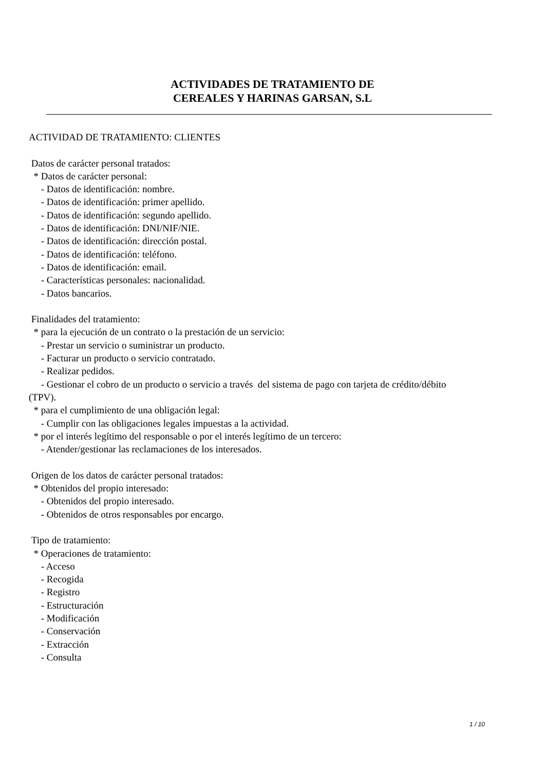ACTIVIDADES DE TRATAMIENTO DE
CEREALES Y HARINAS GARSAN, S.L
ACTIVIDAD DE TRATAMIENTO: CLIENTES Datos de carácter personal tratados: * Datos de carácter personal: - Datos de identificación: nombre. - Datos de identificación: primer apellido. - Datos de identificación: segundo apellido. - Datos de identificación: DNI/NIF/NIE. - Datos de identificación: dirección postal. - Datos de identificación: teléfono. - Datos de identificación: email. - Características personales: nacionalidad. - Datos bancarios. Finalidades del tratamiento: * para la ejecución de un contrato o la prestación de un servicio: - Prestar un servicio o suministrar un producto. - Facturar un producto o servicio contratado. - Realizar pedidos. - Gestionar el cobro de un producto o servicio a través del sistema de pago con tarjeta de crédito/débito (TPV). * para el cumplimiento de una obligación legal: - Cumplir con las obligaciones legales impuestas a la actividad. * por el interés legítimo del responsable o por el interés legítimo de un tercero: - Atender/gestionar las reclamaciones de los interesados. Origen de los datos de carácter personal tratados: * Obtenidos del propio interesado: - Obtenidos del propio interesado. - Obtenidos de otros responsables por encargo. Tipo de tratamiento: * Operaciones de tratamiento: - Acceso - Recogida - Registro - Estructuración - Modificación - Conservación - Extracción - Consulta
1 / 10